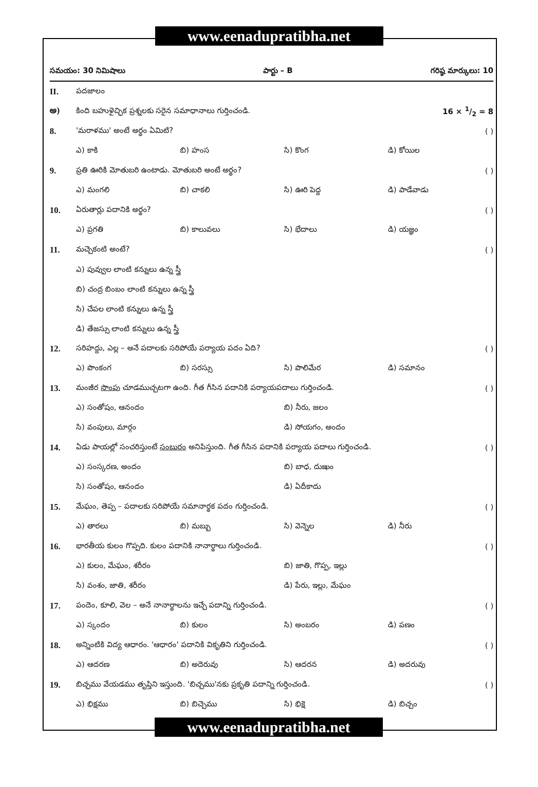www.eenadupratibha.net
సమయం: 30 నిమిషాలు పార్టు – B గరిష్ఠ మార్కులు: 10
II. పదజాలం
అ) కింది బహుళైచ్ఛిక ప్రశ్నలకు సరైన సమాధానాలు గుర్తించండి. 16 × 1/2 = 8
8. 'మరాళము' అంటే అర్థం ఏమిటి? ( )
ఎ) కాకి బి) హంస సి) కొంగ డి) కోయిల
9. ప్రతి ఊరికి మోతుబరి ఉంటాడు. మోతుబరి అంటే అర్థం? ( )
ఎ) మంగలి బి) చాకలి సి) ఊరి పెద్ద డి) పాడేవాడు
10. ఏరుతార్లు పదానికి అర్థం? ( )
ఎ) ప్రగతి బి) కాలువలు సి) భేదాలు డి) యజ్ఞం
11. మచ్చెకంటి అంటే? ( )
ఎ) పువ్వుల లాంటి కన్నులు ఉన్న స్త్రీ
బి) చంద్ర బింబం లాంటి కన్నులు ఉన్న స్త్రీ
సి) చేపల లాంటి కన్నులు ఉన్న స్త్రీ
డి) తేజస్సు లాంటి కన్నులు ఉన్న స్త్రీ
12. సరిహద్దు, ఎల్ల – అనే పదాలకు సరిపోయే పర్యాయ పదం ఏది? ( )
ఎ) పొంకంగ బి) సరస్సు సి) పొలిమేర డి) సమానం
13. మంజీర సొంపు చూడముచ్చటగా ఉంది. గీత గీసిన పదానికి పర్యాయపదాలు గుర్తించండి. ( )
ఎ) సంతోషం, ఆనందం బి) నీరు, జలం
సి) వంపులు, మార్గం డి) సోయగం, అందం
14. ఏడు పాయల్లో సంచరిస్తుంటే సంబురం అనిపిస్తుంది. గీత గీసిన పదానికి పర్యాయ పదాలు గుర్తించండి. ( )
ఎ) సంస్కరణ, అందం బి) బాధ, దుఃఖం
సి) సంతోషం, ఆనందం డి) ఏదీకాదు
15. మేఘం, తెప్ప – పదాలకు సరిపోయే సమానార్థక పదం గుర్తించండి. ( )
ఎ) తారలు బి) మబ్బు సి) వెన్నెల డి) నీరు
16. భారతీయ కులం గొప్పది. కులం పదానికి నానార్థాలు గుర్తించండి. ( )
ఎ) కులం, మేఘం, శరీరం బి) జాతి, గొప్ప, ఇల్లు
సి) వంశం, జాతి, శరీరం డి) పేరు, ఇల్లు, మేఘం
17. పందెం, కూలి, వెల – అనే నానార్థాలను ఇచ్చే పదాన్ని గుర్తించండి. ( )
ఎ) స్కందం బి) కులం సి) అంబరం డి) పణం
18. అన్నింటికి విద్య ఆధారం. 'ఆధారం' పదానికి వికృతిని గుర్తించండి. ( )
ఎ) ఆదరణ బి) అదెరువు సి) ఆదరన డి) అదరువు
19. బిచ్చము వేయడము తృప్తిని ఇస్తుంది. 'బిచ్చము'నకు ప్రకృతి పదాన్ని గుర్తించండి. ( )
ఎ) భిక్షము బి) బిచ్చెము సి) భిక్షె డి) బిచ్చం
www.eenadupratibha.net